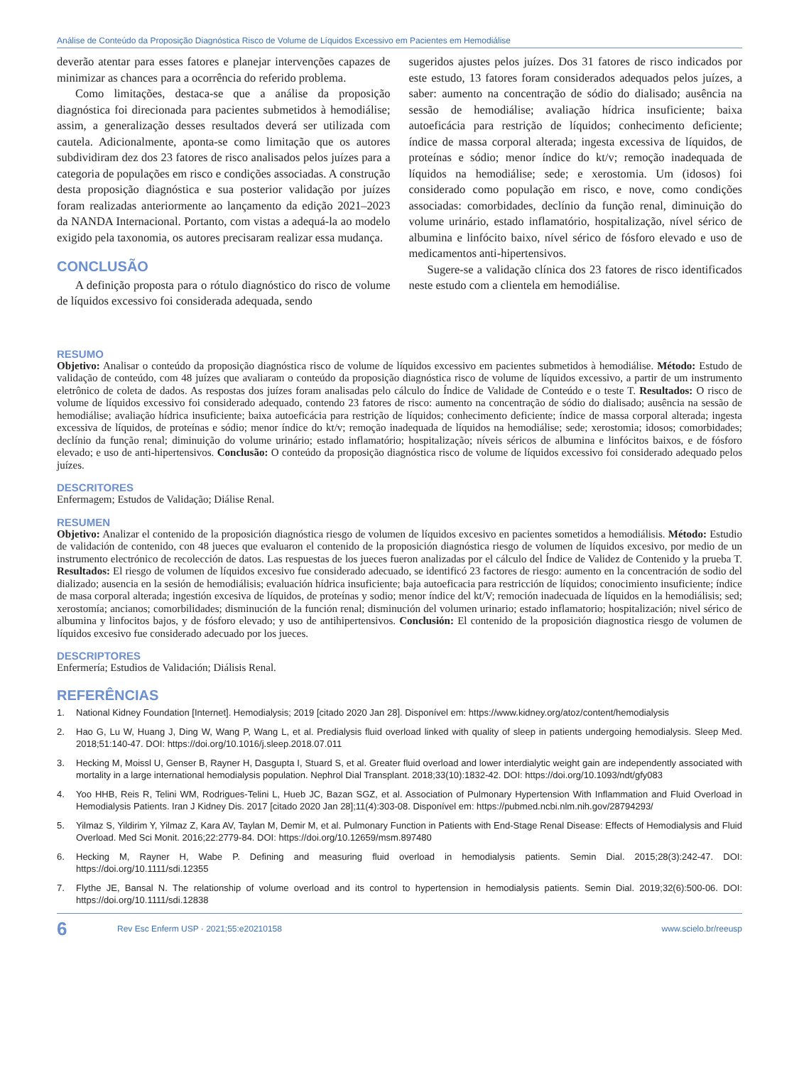Análise de Conteúdo da Proposição Diagnóstica Risco de Volume de Líquidos Excessivo em Pacientes em Hemodiálise
deverão atentar para esses fatores e planejar intervenções capazes de minimizar as chances para a ocorrência do referido problema.
Como limitações, destaca-se que a análise da proposição diagnóstica foi direcionada para pacientes submetidos à hemodiálise; assim, a generalização desses resultados deverá ser utilizada com cautela. Adicionalmente, aponta-se como limitação que os autores subdividiram dez dos 23 fatores de risco analisados pelos juízes para a categoria de populações em risco e condições associadas. A construção desta proposição diagnóstica e sua posterior validação por juízes foram realizadas anteriormente ao lançamento da edição 2021–2023 da NANDA Internacional. Portanto, com vistas a adequá-la ao modelo exigido pela taxonomia, os autores precisaram realizar essa mudança.
CONCLUSÃO
A definição proposta para o rótulo diagnóstico do risco de volume de líquidos excessivo foi considerada adequada, sendo
sugeridos ajustes pelos juízes. Dos 31 fatores de risco indicados por este estudo, 13 fatores foram considerados adequados pelos juízes, a saber: aumento na concentração de sódio do dialisado; ausência na sessão de hemodiálise; avaliação hídrica insuficiente; baixa autoeficácia para restrição de líquidos; conhecimento deficiente; índice de massa corporal alterada; ingesta excessiva de líquidos, de proteínas e sódio; menor índice do kt/v; remoção inadequada de líquidos na hemodiálise; sede; e xerostomia. Um (idosos) foi considerado como população em risco, e nove, como condições associadas: comorbidades, declínio da função renal, diminuição do volume urinário, estado inflamatório, hospitalização, nível sérico de albumina e linfócito baixo, nível sérico de fósforo elevado e uso de medicamentos anti-hipertensivos.
Sugere-se a validação clínica dos 23 fatores de risco identificados neste estudo com a clientela em hemodiálise.
RESUMO
Objetivo: Analisar o conteúdo da proposição diagnóstica risco de volume de líquidos excessivo em pacientes submetidos à hemodiálise. Método: Estudo de validação de conteúdo, com 48 juízes que avaliaram o conteúdo da proposição diagnóstica risco de volume de líquidos excessivo, a partir de um instrumento eletrônico de coleta de dados. As respostas dos juízes foram analisadas pelo cálculo do Índice de Validade de Conteúdo e o teste T. Resultados: O risco de volume de líquidos excessivo foi considerado adequado, contendo 23 fatores de risco: aumento na concentração de sódio do dialisado; ausência na sessão de hemodiálise; avaliação hídrica insuficiente; baixa autoeficácia para restrição de líquidos; conhecimento deficiente; índice de massa corporal alterada; ingesta excessiva de líquidos, de proteínas e sódio; menor índice do kt/v; remoção inadequada de líquidos na hemodiálise; sede; xerostomia; idosos; comorbidades; declínio da função renal; diminuição do volume urinário; estado inflamatório; hospitalização; níveis séricos de albumina e linfócitos baixos, e de fósforo elevado; e uso de anti-hipertensivos. Conclusão: O conteúdo da proposição diagnóstica risco de volume de líquidos excessivo foi considerado adequado pelos juízes.
DESCRITORES
Enfermagem; Estudos de Validação; Diálise Renal.
RESUMEN
Objetivo: Analizar el contenido de la proposición diagnóstica riesgo de volumen de líquidos excesivo en pacientes sometidos a hemodiálisis. Método: Estudio de validación de contenido, con 48 jueces que evaluaron el contenido de la proposición diagnóstica riesgo de volumen de líquidos excesivo, por medio de un instrumento electrónico de recolección de datos. Las respuestas de los jueces fueron analizadas por el cálculo del Índice de Validez de Contenido y la prueba T. Resultados: El riesgo de volumen de líquidos excesivo fue considerado adecuado, se identificó 23 factores de riesgo: aumento en la concentración de sodio del dializado; ausencia en la sesión de hemodiálisis; evaluación hídrica insuficiente; baja autoeficacia para restricción de líquidos; conocimiento insuficiente; índice de masa corporal alterada; ingestión excesiva de líquidos, de proteínas y sodio; menor índice del kt/V; remoción inadecuada de líquidos en la hemodiálisis; sed; xerostomía; ancianos; comorbilidades; disminución de la función renal; disminución del volumen urinario; estado inflamatorio; hospitalización; nivel sérico de albumina y linfocitos bajos, y de fósforo elevado; y uso de antihipertensivos. Conclusión: El contenido de la proposición diagnostica riesgo de volumen de líquidos excesivo fue considerado adecuado por los jueces.
DESCRIPTORES
Enfermería; Estudios de Validación; Diálisis Renal.
REFERÊNCIAS
1. National Kidney Foundation [Internet]. Hemodialysis; 2019 [citado 2020 Jan 28]. Disponível em: https://www.kidney.org/atoz/content/hemodialysis
2. Hao G, Lu W, Huang J, Ding W, Wang P, Wang L, et al. Predialysis fluid overload linked with quality of sleep in patients undergoing hemodialysis. Sleep Med. 2018;51:140-47. DOI: https://doi.org/10.1016/j.sleep.2018.07.011
3. Hecking M, Moissl U, Genser B, Rayner H, Dasgupta I, Stuard S, et al. Greater fluid overload and lower interdialytic weight gain are independently associated with mortality in a large international hemodialysis population. Nephrol Dial Transplant. 2018;33(10):1832-42. DOI: https://doi.org/10.1093/ndt/gfy083
4. Yoo HHB, Reis R, Telini WM, Rodrigues-Telini L, Hueb JC, Bazan SGZ, et al. Association of Pulmonary Hypertension With Inflammation and Fluid Overload in Hemodialysis Patients. Iran J Kidney Dis. 2017 [citado 2020 Jan 28];11(4):303-08. Disponível em: https://pubmed.ncbi.nlm.nih.gov/28794293/
5. Yilmaz S, Yildirim Y, Yilmaz Z, Kara AV, Taylan M, Demir M, et al. Pulmonary Function in Patients with End-Stage Renal Disease: Effects of Hemodialysis and Fluid Overload. Med Sci Monit. 2016;22:2779-84. DOI: https://doi.org/10.12659/msm.897480
6. Hecking M, Rayner H, Wabe P. Defining and measuring fluid overload in hemodialysis patients. Semin Dial. 2015;28(3):242-47. DOI: https://doi.org/10.1111/sdi.12355
7. Flythe JE, Bansal N. The relationship of volume overload and its control to hypertension in hemodialysis patients. Semin Dial. 2019;32(6):500-06. DOI: https://doi.org/10.1111/sdi.12838
6 Rev Esc Enferm USP · 2021;55:e20210158 www.scielo.br/reeusp